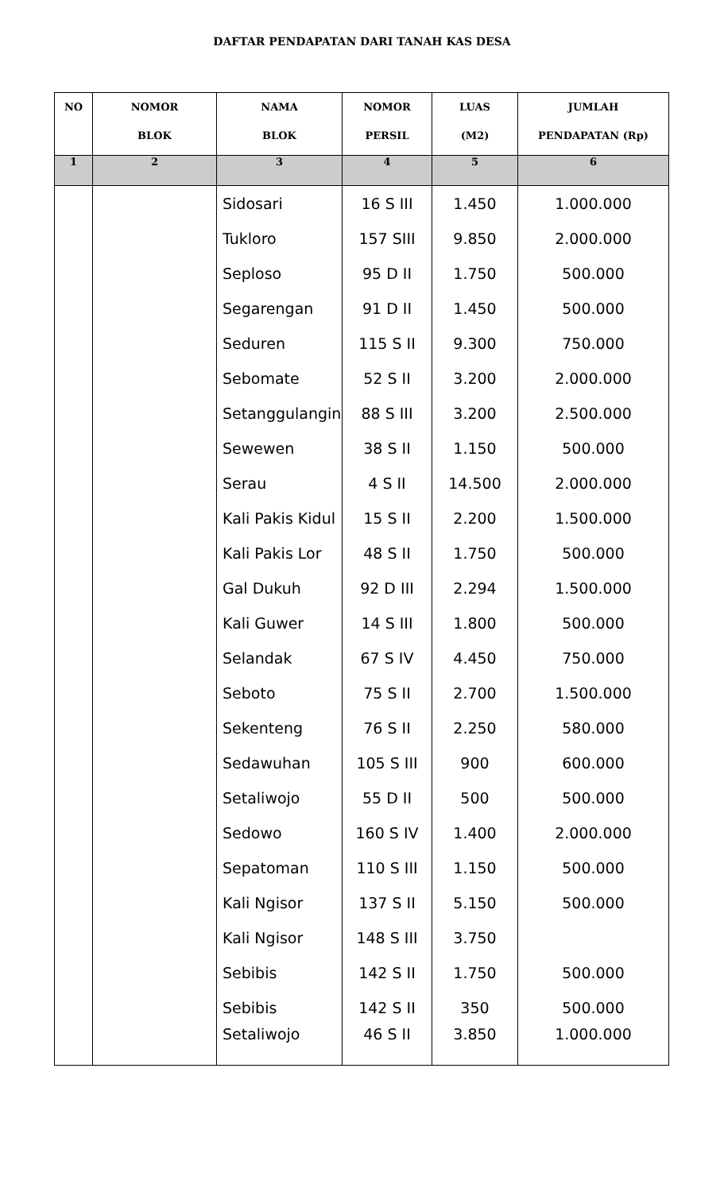DAFTAR PENDAPATAN DARI TANAH KAS DESA
| NO | NOMOR BLOK | NAMA BLOK | NOMOR PERSIL | LUAS (M2) | JUMLAH PENDAPATAN (Rp) |
| --- | --- | --- | --- | --- | --- |
| 1 | 2 | 3 | 4 | 5 | 6 |
| | | Sidosari | 16 S III | 1.450 | 1.000.000 |
| | | Tukloro | 157 SIII | 9.850 | 2.000.000 |
| | | Seploso | 95 D II | 1.750 | 500.000 |
| | | Segarengan | 91 D II | 1.450 | 500.000 |
| | | Seduren | 115 S II | 9.300 | 750.000 |
| | | Sebomate | 52 S II | 3.200 | 2.000.000 |
| | | Setanggulangin | 88 S III | 3.200 | 2.500.000 |
| | | Sewewen | 38 S II | 1.150 | 500.000 |
| | | Serau | 4 S II | 14.500 | 2.000.000 |
| | | Kali Pakis Kidul | 15 S II | 2.200 | 1.500.000 |
| | | Kali Pakis Lor | 48 S II | 1.750 | 500.000 |
| | | Gal Dukuh | 92 D III | 2.294 | 1.500.000 |
| | | Kali Guwer | 14 S III | 1.800 | 500.000 |
| | | Selandak | 67 S IV | 4.450 | 750.000 |
| | | Seboto | 75 S II | 2.700 | 1.500.000 |
| | | Sekenteng | 76 S II | 2.250 | 580.000 |
| | | Sedawuhan | 105 S III | 900 | 600.000 |
| | | Setaliwojo | 55 D II | 500 | 500.000 |
| | | Sedowo | 160 S IV | 1.400 | 2.000.000 |
| | | Sepatoman | 110 S III | 1.150 | 500.000 |
| | | Kali Ngisor | 137 S II | 5.150 | 500.000 |
| | | Kali Ngisor | 148 S III | 3.750 | |
| | | Sebibis | 142 S II | 1.750 | 500.000 |
| | | Sebibis | 142 S II | 350 | 500.000 |
| | | Setaliwojo | 46 S II | 3.850 | 1.000.000 |